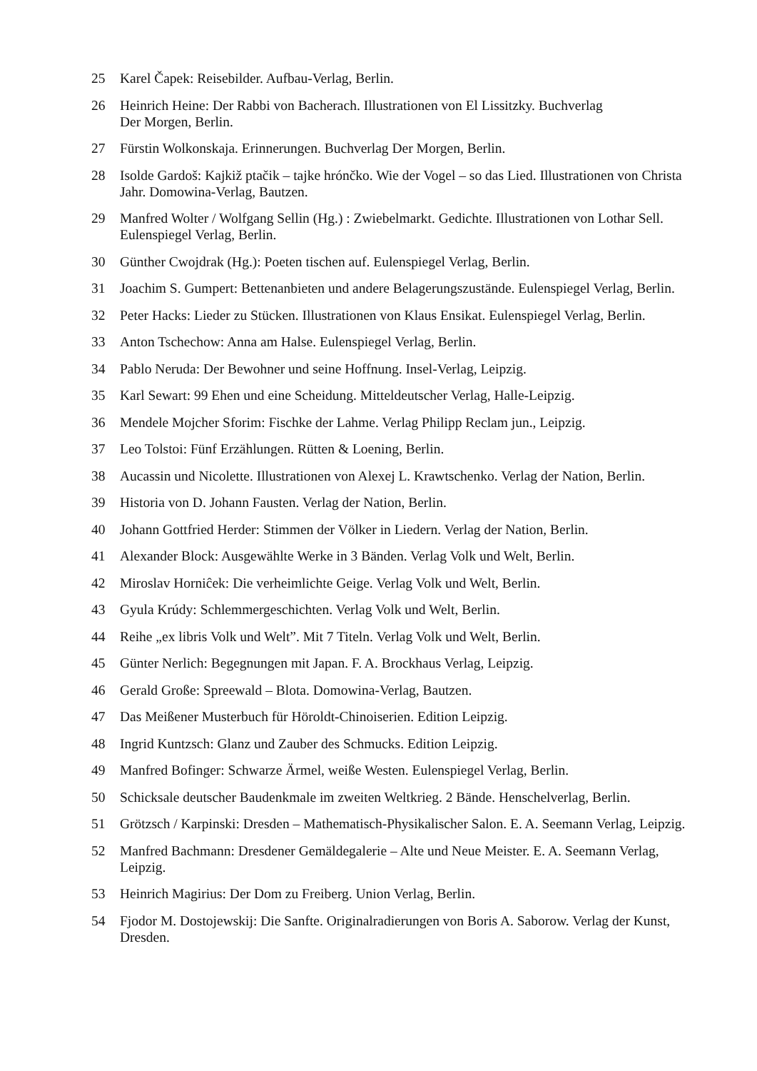25 Karel Čapek: Reisebilder. Aufbau-Verlag, Berlin.
26 Heinrich Heine: Der Rabbi von Bacherach. Illustrationen von El Lissitzky. Buchverlag
Der Morgen, Berlin.
27 Fürstin Wolkonskaja. Erinnerungen. Buchverlag Der Morgen, Berlin.
28 Isolde Gardoš: Kajkiž ptačik – tajke hrónčko. Wie der Vogel – so das Lied. Illustrationen von Christa Jahr. Domowina-Verlag, Bautzen.
29 Manfred Wolter / Wolfgang Sellin (Hg.) : Zwiebelmarkt. Gedichte. Illustrationen von Lothar Sell. Eulenspiegel Verlag, Berlin.
30 Günther Cwojdrak (Hg.): Poeten tischen auf. Eulenspiegel Verlag, Berlin.
31 Joachim S. Gumpert: Bettenanbieten und andere Belagerungszustände. Eulenspiegel Verlag, Berlin.
32 Peter Hacks: Lieder zu Stücken. Illustrationen von Klaus Ensikat. Eulenspiegel Verlag, Berlin.
33 Anton Tschechow: Anna am Halse. Eulenspiegel Verlag, Berlin.
34 Pablo Neruda: Der Bewohner und seine Hoffnung. Insel-Verlag, Leipzig.
35 Karl Sewart: 99 Ehen und eine Scheidung. Mitteldeutscher Verlag, Halle-Leipzig.
36 Mendele Mojcher Sforim: Fischke der Lahme. Verlag Philipp Reclam jun., Leipzig.
37 Leo Tolstoi: Fünf Erzählungen. Rütten & Loening, Berlin.
38 Aucassin und Nicolette. Illustrationen von Alexej L. Krawtschenko. Verlag der Nation, Berlin.
39 Historia von D. Johann Fausten. Verlag der Nation, Berlin.
40 Johann Gottfried Herder: Stimmen der Völker in Liedern. Verlag der Nation, Berlin.
41 Alexander Block: Ausgewählte Werke in 3 Bänden. Verlag Volk und Welt, Berlin.
42 Miroslav Horniĉek: Die verheimlichte Geige. Verlag Volk und Welt, Berlin.
43 Gyula Krúdy: Schlemmergeschichten. Verlag Volk und Welt, Berlin.
44 Reihe „ex libris Volk und Welt”. Mit 7 Titeln. Verlag Volk und Welt, Berlin.
45 Günter Nerlich: Begegnungen mit Japan. F. A. Brockhaus Verlag, Leipzig.
46 Gerald Große: Spreewald – Blota. Domowina-Verlag, Bautzen.
47 Das Meißener Musterbuch für Höroldt-Chinoiserien. Edition Leipzig.
48 Ingrid Kuntzsch: Glanz und Zauber des Schmucks. Edition Leipzig.
49 Manfred Bofinger: Schwarze Ärmel, weiße Westen. Eulenspiegel Verlag, Berlin.
50 Schicksale deutscher Baudenkmale im zweiten Weltkrieg. 2 Bände. Henschelverlag, Berlin.
51 Grötzsch / Karpinski: Dresden – Mathematisch-Physikalischer Salon. E. A. Seemann Verlag, Leipzig.
52 Manfred Bachmann: Dresdener Gemäldegalerie – Alte und Neue Meister. E. A. Seemann Verlag, Leipzig.
53 Heinrich Magirius: Der Dom zu Freiberg. Union Verlag, Berlin.
54 Fjodor M. Dostojewskij: Die Sanfte. Originalradierungen von Boris A. Saborow. Verlag der Kunst, Dresden.